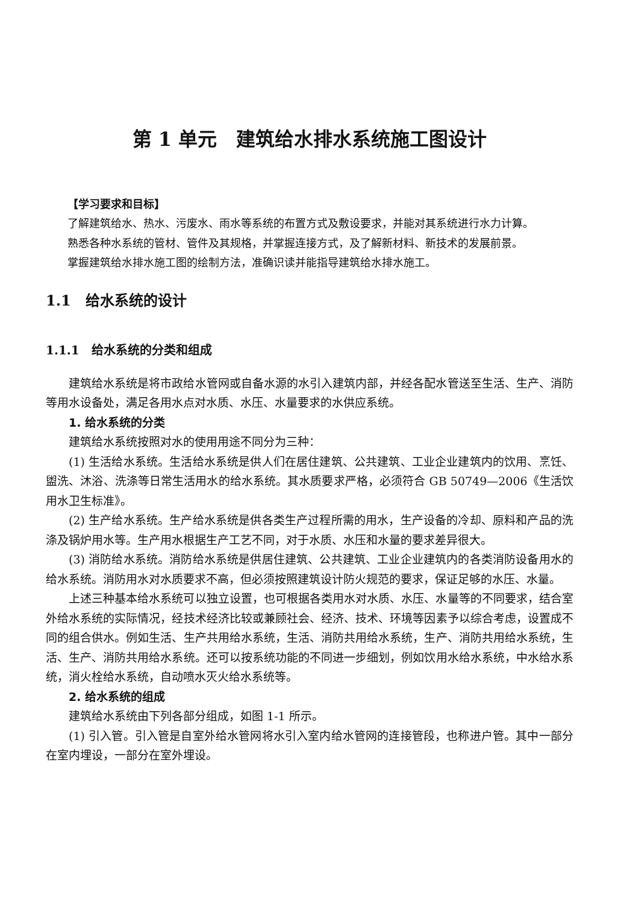第 1 单元　建筑给水排水系统施工图设计
【学习要求和目标】
了解建筑给水、热水、污废水、雨水等系统的布置方式及敷设要求，并能对其系统进行水力计算。
熟悉各种水系统的管材、管件及其规格，并掌握连接方式，及了解新材料、新技术的发展前景。
掌握建筑给水排水施工图的绘制方法，准确识读并能指导建筑给水排水施工。
1.1　给水系统的设计
1.1.1　给水系统的分类和组成
建筑给水系统是将市政给水管网或自备水源的水引入建筑内部，并经各配水管送至生活、生产、消防等用水设备处，满足各用水点对水质、水压、水量要求的水供应系统。
1. 给水系统的分类
建筑给水系统按照对水的使用用途不同分为三种：
(1) 生活给水系统。生活给水系统是供人们在居住建筑、公共建筑、工业企业建筑内的饮用、烹饪、盥洗、沐浴、洗涤等日常生活用水的给水系统。其水质要求严格，必须符合 GB 50749—2006《生活饮用水卫生标准》。
(2) 生产给水系统。生产给水系统是供各类生产过程所需的用水，生产设备的冷却、原料和产品的洗涤及锅炉用水等。生产用水根据生产工艺不同，对于水质、水压和水量的要求差异很大。
(3) 消防给水系统。消防给水系统是供居住建筑、公共建筑、工业企业建筑内的各类消防设备用水的给水系统。消防用水对水质要求不高，但必须按照建筑设计防火规范的要求，保证足够的水压、水量。
上述三种基本给水系统可以独立设置，也可根据各类用水对水质、水压、水量等的不同要求，结合室外给水系统的实际情况，经技术经济比较或兼顾社会、经济、技术、环境等因素予以综合考虑，设置成不同的组合供水。例如生活、生产共用给水系统，生活、消防共用给水系统，生产、消防共用给水系统，生活、生产、消防共用给水系统。还可以按系统功能的不同进一步细划，例如饮用水给水系统，中水给水系统，消火栓给水系统，自动喷水灭火给水系统等。
2. 给水系统的组成
建筑给水系统由下列各部分组成，如图 1-1 所示。
(1) 引入管。引入管是自室外给水管网将水引入室内给水管网的连接管段，也称进户管。其中一部分在室内埋设，一部分在室外埋设。